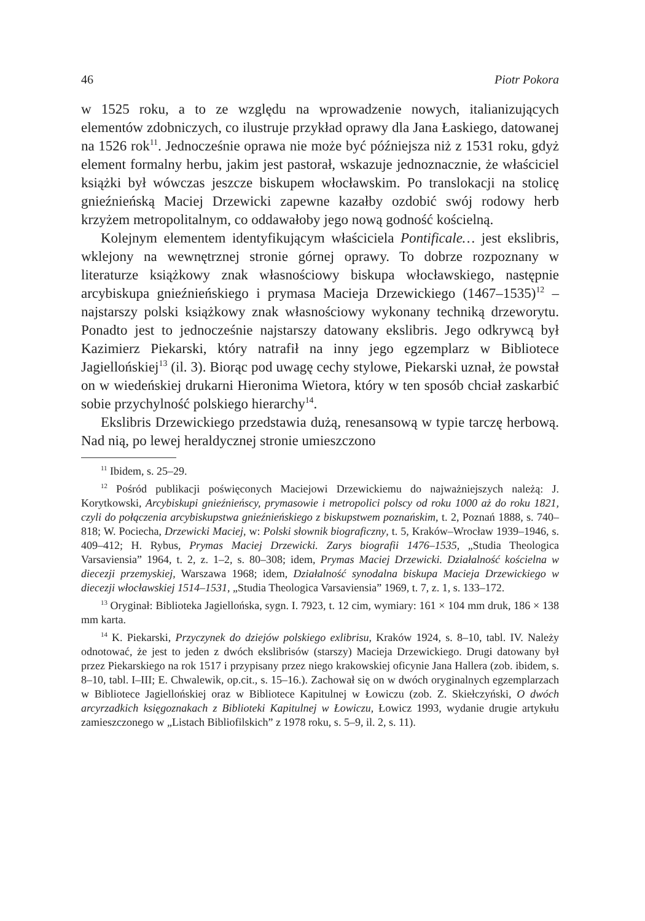46 Piotr Pokora
w 1525 roku, a to ze względu na wprowadzenie nowych, italianizujących elementów zdobniczych, co ilustruje przykład oprawy dla Jana Łaskiego, datowanej na 1526 rok<sup>11</sup>. Jednocześnie oprawa nie może być późniejsza niż z 1531 roku, gdyż element formalny herbu, jakim jest pastorał, wskazuje jednoznacznie, że właściciel książki był wówczas jeszcze biskupem włocławskim. Po translokacji na stolicę gnieźnieńską Maciej Drzewicki zapewne kazałby ozdobić swój rodowy herb krzyżem metropolitalnym, co oddawałoby jego nową godność kościelną.
Kolejnym elementem identyfikującym właściciela Pontificale… jest ekslibris, wklejony na wewnętrznej stronie górnej oprawy. To dobrze rozpoznany w literaturze książkowy znak własnościowy biskupa włocławskiego, następnie arcybiskupa gnieźnieńskiego i prymasa Macieja Drzewickiego (1467–1535)<sup>12</sup> – najstarszy polski książkowy znak własnościowy wykonany techniką drzeworytu. Ponadto jest to jednocześnie najstarszy datowany ekslibris. Jego odkrywcą był Kazimierz Piekarski, który natrafił na inny jego egzemplarz w Bibliotece Jagiellońskiej<sup>13</sup> (il. 3). Biorąc pod uwagę cechy stylowe, Piekarski uznał, że powstał on w wiedeńskiej drukarni Hieronima Wietora, który w ten sposób chciał zaskarbić sobie przychylność polskiego hierarchy<sup>14</sup>.
Ekslibris Drzewickiego przedstawia dużą, renesansową w typie tarczę herbową. Nad nią, po lewej heraldycznej stronie umieszczono
<sup>11</sup> Ibidem, s. 25–29.
<sup>12</sup> Pośród publikacji poświęconych Maciejowi Drzewickiemu do najważniejszych należą: J. Korytkowski, Arcybiskupi gnieźnieńscy, prymasowie i metropolici polscy od roku 1000 aż do roku 1821, czyli do połączenia arcybiskupstwa gnieźnieńskiego z biskupstwem poznańskim, t. 2, Poznań 1888, s. 740–818; W. Pociecha, Drzewicki Maciej, w: Polski słownik biograficzny, t. 5, Kraków–Wrocław 1939–1946, s. 409–412; H. Rybus, Prymas Maciej Drzewicki. Zarys biografii 1476–1535, „Studia Theologica Varsaviensia” 1964, t. 2, z. 1–2, s. 80–308; idem, Prymas Maciej Drzewicki. Działalność kościelna w diecezji przemyskiej, Warszawa 1968; idem, Działalność synodalna biskupa Macieja Drzewickiego w diecezji włocławskiej 1514–1531, „Studia Theologica Varsaviensia” 1969, t. 7, z. 1, s. 133–172.
<sup>13</sup> Oryginał: Biblioteka Jagiellońska, sygn. I. 7923, t. 12 cim, wymiary: 161 × 104 mm druk, 186 × 138 mm karta.
<sup>14</sup> K. Piekarski, Przyczynek do dziejów polskiego exlibrisu, Kraków 1924, s. 8–10, tabl. IV. Należy odnotować, że jest to jeden z dwóch ekslibrisów (starszy) Macieja Drzewickiego. Drugi datowany był przez Piekarskiego na rok 1517 i przypisany przez niego krakowskiej oficynie Jana Hallera (zob. ibidem, s. 8–10, tabl. I–III; E. Chwalewik, op.cit., s. 15–16.). Zachował się on w dwóch oryginalnych egzemplarzach w Bibliotece Jagiellońskiej oraz w Bibliotece Kapitulnej w Łowiczu (zob. Z. Skiełczyński, O dwóch arcyrzadkich księgoznakach z Biblioteki Kapitulnej w Łowiczu, Łowicz 1993, wydanie drugie artykułu zamieszczonego w „Listach Bibliofilskich” z 1978 roku, s. 5–9, il. 2, s. 11).